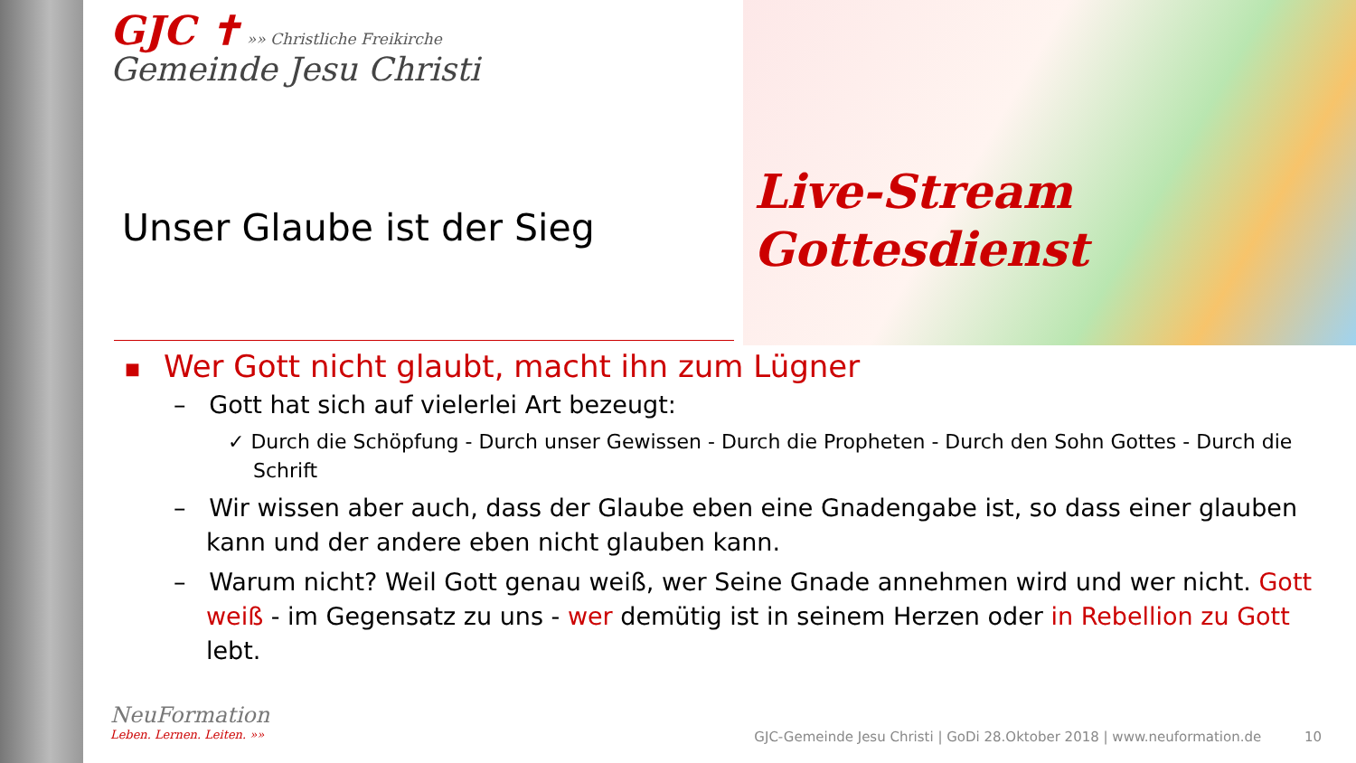GJC ✝ »» Christliche Freikirche
Gemeinde Jesu Christi
Live-Stream
Gottesdienst
Unser Glaube ist der Sieg
■ Wer Gott nicht glaubt, macht ihn zum Lügner
– Gott hat sich auf vielerlei Art bezeugt:
✓ Durch die Schöpfung - Durch unser Gewissen - Durch die Propheten - Durch den Sohn Gottes - Durch die Schrift
– Wir wissen aber auch, dass der Glaube eben eine Gnadengabe ist, so dass einer glauben kann und der andere eben nicht glauben kann.
– Warum nicht? Weil Gott genau weiß, wer Seine Gnade annehmen wird und wer nicht. Gott weiß - im Gegensatz zu uns - wer demütig ist in seinem Herzen oder in Rebellion zu Gott lebt.
NeuFormation
Leben. Lernen. Leiten. »»
GJC-Gemeinde Jesu Christi | GoDi 28.Oktober 2018 | www.neuformation.de 10